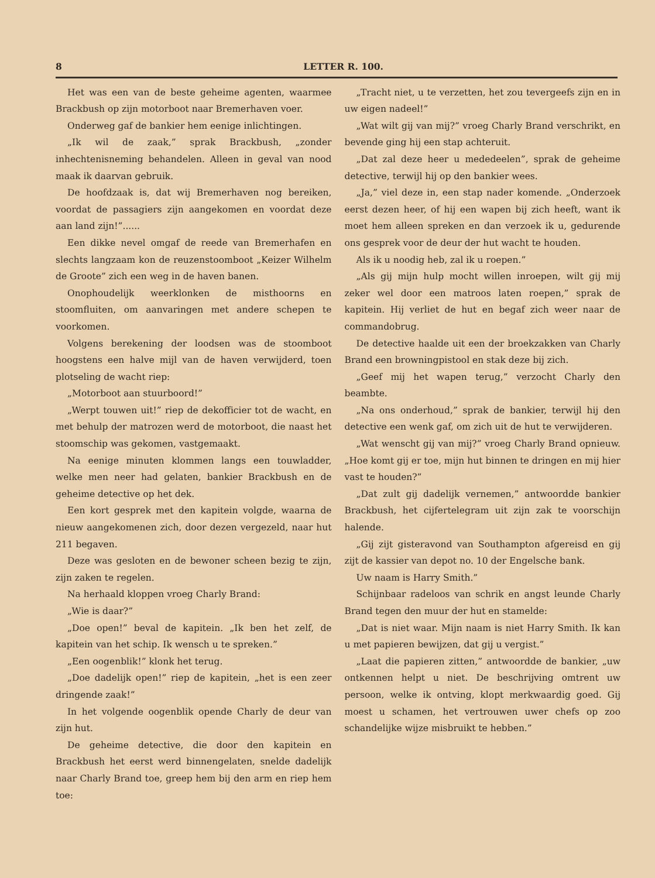8 LETTER R. 100.
Het was een van de beste geheime agenten, waarmee Brackbush op zijn motorboot naar Bremerhaven voer.
Onderweg gaf de bankier hem eenige inlichtingen.
„Ik wil de zaak,” sprak Brackbush, „zonder inhechtenisneming behandelen. Alleen in geval van nood maak ik daarvan gebruik.
De hoofdzaak is, dat wij Bremerhaven nog bereiken, voordat de passagiers zijn aangekomen en voordat deze aan land zijn!”......
Een dikke nevel omgaf de reede van Bremerhafen en slechts langzaam kon de reuzenstoomboot „Keizer Wilhelm de Groote” zich een weg in de haven banen.
Onophoudelijk weerklonken de misthoorns en stoomfluiten, om aanvaringen met andere schepen te voorkomen.
Volgens berekening der loodsen was de stoomboot hoogstens een halve mijl van de haven verwijderd, toen plotseling de wacht riep:
„Motorboot aan stuurboord!”
„Werpt touwen uit!” riep de dekofficier tot de wacht, en met behulp der matrozen werd de motorboot, die naast het stoomschip was gekomen, vastgemaakt.
Na eenige minuten klommen langs een touwladder, welke men neer had gelaten, bankier Brackbush en de geheime detective op het dek.
Een kort gesprek met den kapitein volgde, waarna de nieuw aangekomenen zich, door dezen vergezeld, naar hut 211 begaven.
Deze was gesloten en de bewoner scheen bezig te zijn, zijn zaken te regelen.
Na herhaald kloppen vroeg Charly Brand:
„Wie is daar?”
„Doe open!” beval de kapitein. „Ik ben het zelf, de kapitein van het schip. Ik wensch u te spreken.”
„Een oogenblik!” klonk het terug.
„Doe dadelijk open!” riep de kapitein, „het is een zeer dringende zaak!”
In het volgende oogenblik opende Charly de deur van zijn hut.
De geheime detective, die door den kapitein en Brackbush het eerst werd binnengelaten, snelde dadelijk naar Charly Brand toe, greep hem bij den arm en riep hem toe:
„Tracht niet, u te verzetten, het zou tevergeefs zijn en in uw eigen nadeel!”
„Wat wilt gij van mij?” vroeg Charly Brand verschrikt, en bevende ging hij een stap achteruit.
„Dat zal deze heer u mededeelen”, sprak de geheime detective, terwijl hij op den bankier wees.
„Ja,” viel deze in, een stap nader komende. „Onderzoek eerst dezen heer, of hij een wapen bij zich heeft, want ik moet hem alleen spreken en dan verzoek ik u, gedurende ons gesprek voor de deur der hut wacht te houden.
Als ik u noodig heb, zal ik u roepen.”
„Als gij mijn hulp mocht willen inroepen, wilt gij mij zeker wel door een matroos laten roepen,” sprak de kapitein. Hij verliet de hut en begaf zich weer naar de commandobrug.
De detective haalde uit een der broekzakken van Charly Brand een browningpistool en stak deze bij zich.
„Geef mij het wapen terug,” verzocht Charly den beambte.
„Na ons onderhoud,” sprak de bankier, terwijl hij den detective een wenk gaf, om zich uit de hut te verwijderen.
„Wat wenscht gij van mij?” vroeg Charly Brand opnieuw. „Hoe komt gij er toe, mijn hut binnen te dringen en mij hier vast te houden?”
„Dat zult gij dadelijk vernemen,” antwoordde bankier Brackbush, het cijfertelegram uit zijn zak te voorschijn halende.
„Gij zijt gisteravond van Southampton afgereisd en gij zijt de kassier van depot no. 10 der Engelsche bank.
Uw naam is Harry Smith.”
Schijnbaar radeloos van schrik en angst leunde Charly Brand tegen den muur der hut en stamelde:
„Dat is niet waar. Mijn naam is niet Harry Smith. Ik kan u met papieren bewijzen, dat gij u vergist.”
„Laat die papieren zitten,” antwoordde de bankier, „uw ontkennen helpt u niet. De beschrijving omtrent uw persoon, welke ik ontving, klopt merkwaardig goed. Gij moest u schamen, het vertrouwen uwer chefs op zoo schandelijke wijze misbruikt te hebben.”